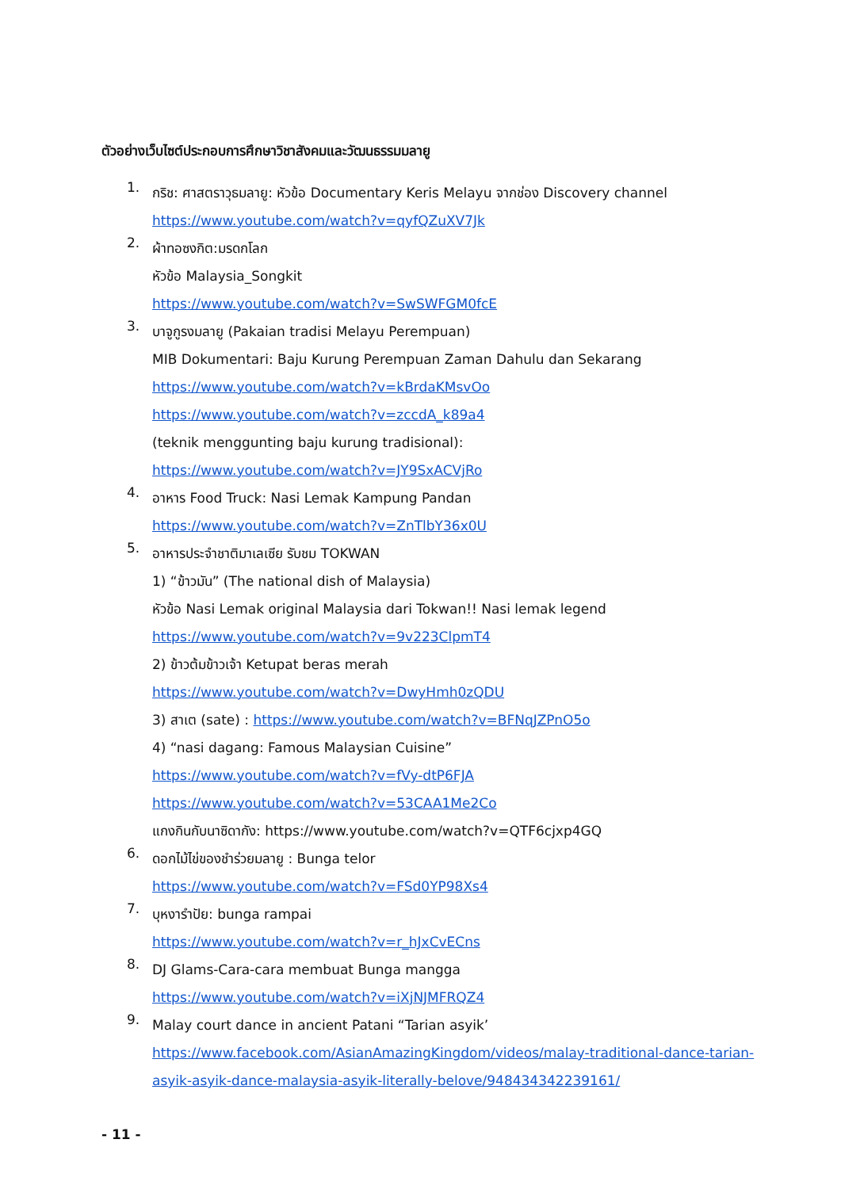ตัวอย่างเว็บไซต์ประกอบการศึกษาวิชาสังคมและวัฒนธรรมมลายู
1.
กริช: ศาสตราวุธมลายู: หัวข้อ Documentary Keris Melayu จากช่อง Discovery channel
https://www.youtube.com/watch?v=qyfQZuXV7Jk
2.
ผ้าทอซงกิต:มรดกโลก
หัวข้อ Malaysia_Songkit
https://www.youtube.com/watch?v=SwSWFGM0fcE
3.
บาจูกูรงมลายู (Pakaian tradisi Melayu Perempuan)
MIB Dokumentari: Baju Kurung Perempuan Zaman Dahulu dan Sekarang
https://www.youtube.com/watch?v=kBrdaKMsvOo
https://www.youtube.com/watch?v=zccdA_k89a4
(teknik menggunting baju kurung tradisional):
https://www.youtube.com/watch?v=JY9SxACVjRo
4.
อาหาร Food Truck: Nasi Lemak Kampung Pandan
https://www.youtube.com/watch?v=ZnTlbY36x0U
5.
อาหารประจำชาติมาเลเซีย รับชม TOKWAN
1) “ข้าวมัน” (The national dish of Malaysia)
หัวข้อ Nasi Lemak original Malaysia dari Tokwan!! Nasi lemak legend
https://www.youtube.com/watch?v=9v223ClpmT4
2) ข้าวต้มข้าวเจ้า Ketupat beras merah
https://www.youtube.com/watch?v=DwyHmh0zQDU
3) สาเต (sate) : https://www.youtube.com/watch?v=BFNqJZPnO5o
4) “nasi dagang: Famous Malaysian Cuisine”
https://www.youtube.com/watch?v=fVy-dtP6FJA
https://www.youtube.com/watch?v=53CAA1Me2Co
แกงกินกับนาซิดากัง: https://www.youtube.com/watch?v=QTF6cjxp4GQ
6.
ดอกไม้ไข่ของชำร่วยมลายู : Bunga telor
https://www.youtube.com/watch?v=FSd0YP98Xs4
7.
บุหงารำปัย: bunga rampai
https://www.youtube.com/watch?v=r_hJxCvECns
8.
DJ Glams-Cara-cara membuat Bunga mangga
https://www.youtube.com/watch?v=iXjNJMFRQZ4
9.
Malay court dance in ancient Patani “Tarian asyik’
https://www.facebook.com/AsianAmazingKingdom/videos/malay-traditional-dance-tarian-asyik-asyik-dance-malaysia-asyik-literally-belove/948434342239161/
- 11 -